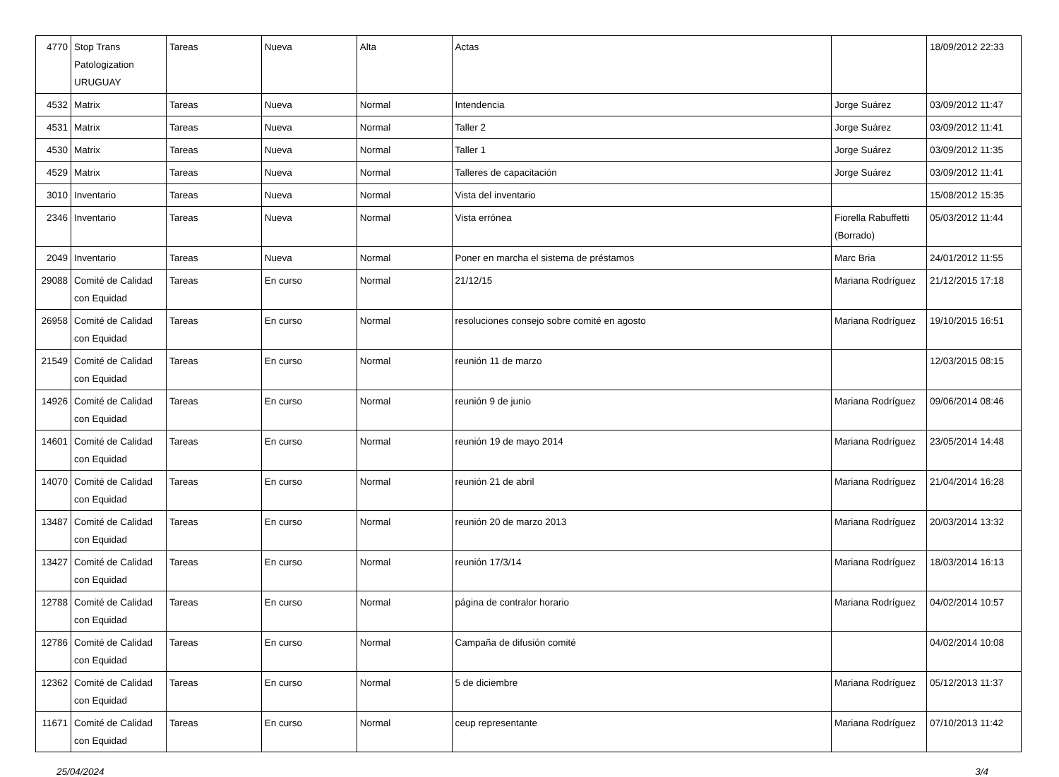| 4770 | Stop Trans Patologization URUGUAY | Tareas | Nueva | Alta | Actas | | 18/09/2012 22:33 |
| 4532 | Matrix | Tareas | Nueva | Normal | Intendencia | Jorge Suárez | 03/09/2012 11:47 |
| 4531 | Matrix | Tareas | Nueva | Normal | Taller 2 | Jorge Suárez | 03/09/2012 11:41 |
| 4530 | Matrix | Tareas | Nueva | Normal | Taller 1 | Jorge Suárez | 03/09/2012 11:35 |
| 4529 | Matrix | Tareas | Nueva | Normal | Talleres de capacitación | Jorge Suárez | 03/09/2012 11:41 |
| 3010 | Inventario | Tareas | Nueva | Normal | Vista del inventario | | 15/08/2012 15:35 |
| 2346 | Inventario | Tareas | Nueva | Normal | Vista errónea | Fiorella Rabuffetti (Borrado) | 05/03/2012 11:44 |
| 2049 | Inventario | Tareas | Nueva | Normal | Poner en marcha el sistema de préstamos | Marc Bria | 24/01/2012 11:55 |
| 29088 | Comité de Calidad con Equidad | Tareas | En curso | Normal | 21/12/15 | Mariana Rodríguez | 21/12/2015 17:18 |
| 26958 | Comité de Calidad con Equidad | Tareas | En curso | Normal | resoluciones consejo sobre comité en agosto | Mariana Rodríguez | 19/10/2015 16:51 |
| 21549 | Comité de Calidad con Equidad | Tareas | En curso | Normal | reunión 11 de marzo | | 12/03/2015 08:15 |
| 14926 | Comité de Calidad con Equidad | Tareas | En curso | Normal | reunión 9 de junio | Mariana Rodríguez | 09/06/2014 08:46 |
| 14601 | Comité de Calidad con Equidad | Tareas | En curso | Normal | reunión 19 de mayo 2014 | Mariana Rodríguez | 23/05/2014 14:48 |
| 14070 | Comité de Calidad con Equidad | Tareas | En curso | Normal | reunión 21 de abril | Mariana Rodríguez | 21/04/2014 16:28 |
| 13487 | Comité de Calidad con Equidad | Tareas | En curso | Normal | reunión 20 de marzo 2013 | Mariana Rodríguez | 20/03/2014 13:32 |
| 13427 | Comité de Calidad con Equidad | Tareas | En curso | Normal | reunión 17/3/14 | Mariana Rodríguez | 18/03/2014 16:13 |
| 12788 | Comité de Calidad con Equidad | Tareas | En curso | Normal | página de contralor horario | Mariana Rodríguez | 04/02/2014 10:57 |
| 12786 | Comité de Calidad con Equidad | Tareas | En curso | Normal | Campaña de difusión comité | | 04/02/2014 10:08 |
| 12362 | Comité de Calidad con Equidad | Tareas | En curso | Normal | 5 de diciembre | Mariana Rodríguez | 05/12/2013 11:37 |
| 11671 | Comité de Calidad con Equidad | Tareas | En curso | Normal | ceup representante | Mariana Rodríguez | 07/10/2013 11:42 |
25/04/2024 3/4